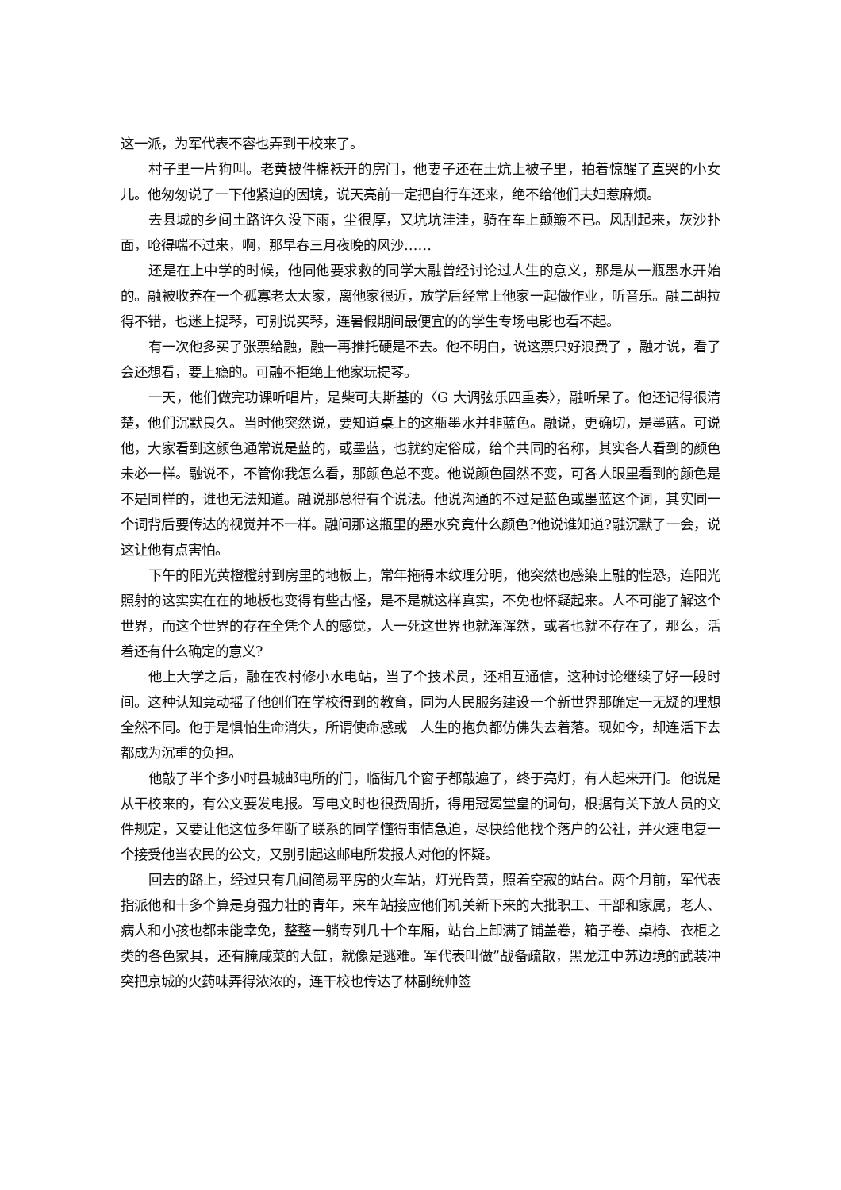这一派，为军代表不容也弄到干校来了。
村子里一片狗叫。老黄披件棉袄开的房门，他妻子还在土炕上被子里，拍着惊醒了直哭的小女儿。他匆匆说了一下他紧迫的因境，说天亮前一定把自行车还来，绝不给他们夫妇惹麻烦。
去县城的乡间土路许久没下雨，尘很厚，又坑坑洼洼，骑在车上颠簸不已。风刮起来，灰沙扑面，呛得喘不过来，啊，那早春三月夜晚的风沙……
还是在上中学的时候，他同他要求救的同学大融曾经讨论过人生的意义，那是从一瓶墨水开始的。融被收养在一个孤寡老太太家，离他家很近，放学后经常上他家一起做作业，听音乐。融二胡拉得不错，也迷上提琴，可别说买琴，连暑假期间最便宜的的学生专场电影也看不起。
有一次他多买了张票给融，融一再推托硬是不去。他不明白，说这票只好浪费了 ，融才说，看了会还想看，要上瘾的。可融不拒绝上他家玩提琴。
一天，他们做完功课听唱片，是柴可夫斯基的〈G 大调弦乐四重奏〉，融听呆了。他还记得很清楚，他们沉默良久。当时他突然说，要知道桌上的这瓶墨水并非蓝色。融说，更确切，是墨蓝。可说他，大家看到这颜色通常说是蓝的，或墨蓝，也就约定俗成，给个共同的名称，其实各人看到的颜色未必一样。融说不，不管你我怎么看，那颜色总不变。他说颜色固然不变，可各人眼里看到的颜色是不是同样的，谁也无法知道。融说那总得有个说法。他说沟通的不过是蓝色或墨蓝这个词，其实同一个词背后要传达的视觉并不一样。融问那这瓶里的墨水究竟什么颜色?他说谁知道?融沉默了一会，说这让他有点害怕。
下午的阳光黄橙橙射到房里的地板上，常年拖得木纹理分明，他突然也感染上融的惶恐，连阳光照射的这实实在在的地板也变得有些古怪，是不是就这样真实，不免也怀疑起来。人不可能了解这个世界，而这个世界的存在全凭个人的感觉，人一死这世界也就浑浑然，或者也就不存在了，那么，活着还有什么确定的意义?
他上大学之后，融在农村修小水电站，当了个技术员，还相互通信，这种讨论继续了好一段时间。这种认知竟动摇了他创们在学校得到的教育，同为人民服务建设一个新世界那确定一无疑的理想全然不同。他于是惧怕生命消失，所谓使命感或　人生的抱负都仿佛失去着落。现如今，却连活下去都成为沉重的负担。
他敲了半个多小时县城邮电所的门，临街几个窗子都敲遍了，终于亮灯，有人起来开门。他说是从干校来的，有公文要发电报。写电文时也很费周折，得用冠冕堂皇的词句，根据有关下放人员的文件规定，又要让他这位多年断了联系的同学懂得事情急迫，尽快给他找个落户的公社，并火速电复一个接受他当农民的公文，又别引起这邮电所发报人对他的怀疑。
回去的路上，经过只有几间简易平房的火车站，灯光昏黄，照着空寂的站台。两个月前，军代表指派他和十多个算是身强力壮的青年，来车站接应他们机关新下来的大批职工、干部和家属，老人、病人和小孩也都未能幸免，整整一躺专列几十个车厢，站台上卸满了铺盖卷，箱子卷、桌椅、衣柜之类的各色家具，还有腌咸菜的大缸，就像是逃难。军代表叫做”战备疏散，黑龙江中苏边境的武装冲突把京城的火药味弄得浓浓的，连干校也传达了林副统帅签